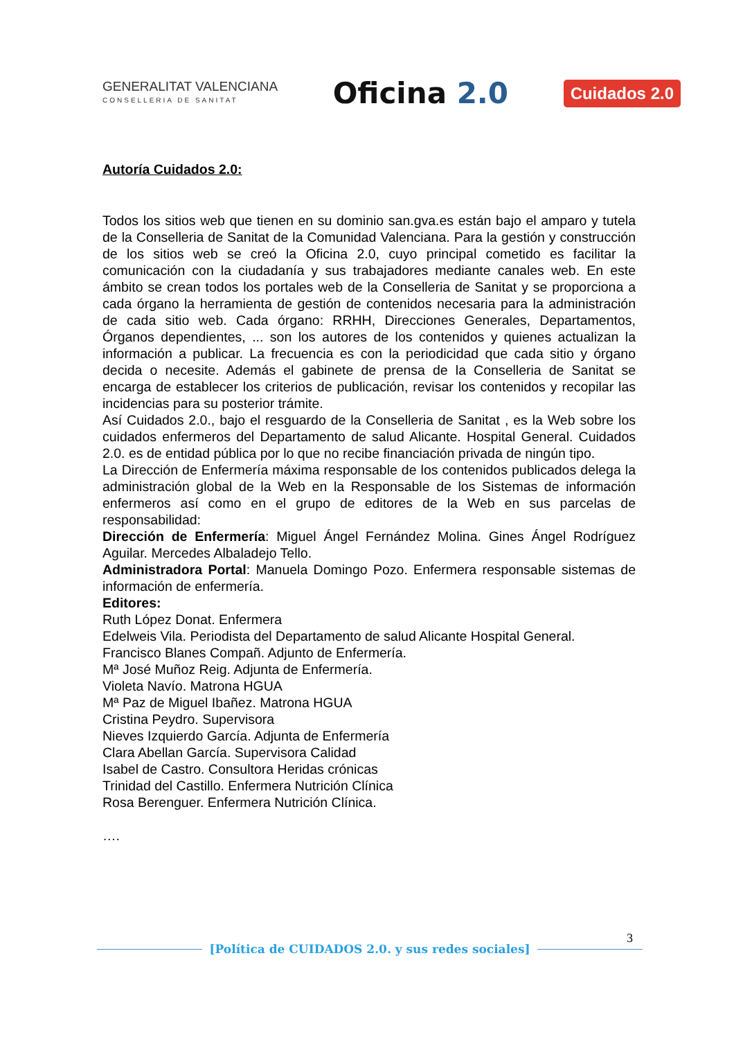GENERALITAT VALENCIANA
CONSELLERIA DE SANITAT
Oficina 2.0
Cuidados 2.0
Autoría Cuidados 2.0:
Todos los sitios web que tienen en su dominio san.gva.es están bajo el amparo y tutela de la Conselleria de Sanitat de la Comunidad Valenciana. Para la gestión y construcción de los sitios web se creó la Oficina 2.0, cuyo principal cometido es facilitar la comunicación con la ciudadanía y sus trabajadores mediante canales web. En este ámbito se crean todos los portales web de la Conselleria de Sanitat y se proporciona a cada órgano la herramienta de gestión de contenidos necesaria para la administración de cada sitio web. Cada órgano: RRHH, Direcciones Generales, Departamentos, Órganos dependientes, ... son los autores de los contenidos y quienes actualizan la información a publicar. La frecuencia es con la periodicidad que cada sitio y órgano decida o necesite. Además el gabinete de prensa de la Conselleria de Sanitat se encarga de establecer los criterios de publicación, revisar los contenidos y recopilar las incidencias para su posterior trámite.
Así Cuidados 2.0., bajo el resguardo de la Conselleria de Sanitat , es la Web sobre los cuidados enfermeros del Departamento de salud Alicante. Hospital General. Cuidados 2.0. es de entidad pública por lo que no recibe financiación privada de ningún tipo.
La Dirección de Enfermería máxima responsable de los contenidos publicados delega la administración global de la Web en la Responsable de los Sistemas de información enfermeros así como en el grupo de editores de la Web en sus parcelas de responsabilidad:
Dirección de Enfermería: Miguel Ángel Fernández Molina. Gines Ángel Rodríguez Aguilar. Mercedes Albaladejo Tello.
Administradora Portal: Manuela Domingo Pozo. Enfermera responsable sistemas de información de enfermería.
Editores:
Ruth López Donat. Enfermera
Edelweis Vila. Periodista del Departamento de salud Alicante Hospital General.
Francisco Blanes Compañ. Adjunto de Enfermería.
Mª José Muñoz Reig. Adjunta de Enfermería.
Violeta Navío. Matrona HGUA
Mª Paz de Miguel Ibañez. Matrona HGUA
Cristina Peydro. Supervisora
Nieves Izquierdo García. Adjunta de Enfermería
Clara Abellan García. Supervisora Calidad
Isabel de Castro. Consultora Heridas crónicas
Trinidad del Castillo. Enfermera Nutrición Clínica
Rosa Berenguer. Enfermera Nutrición Clínica.
….
3
[Política de CUIDADOS 2.0. y sus redes sociales]